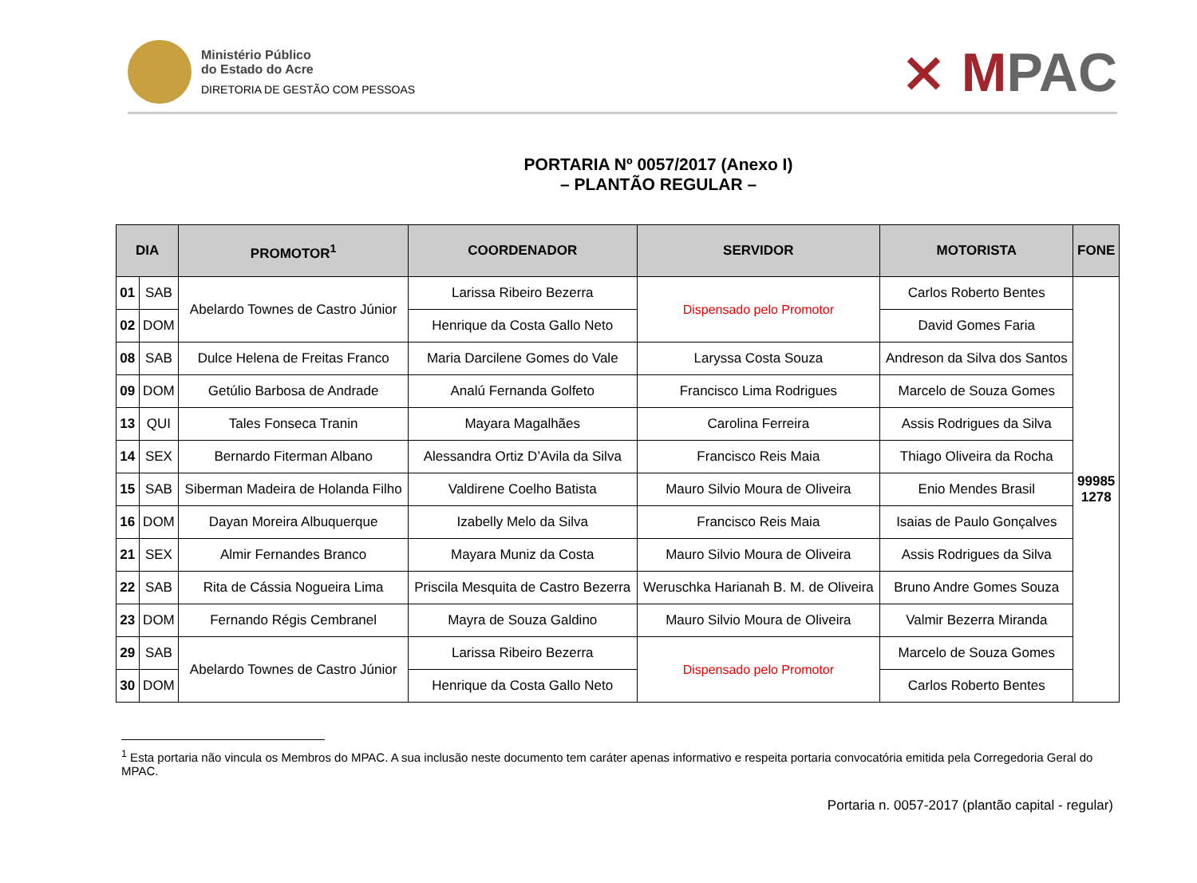Ministério Público
do Estado do Acre
DIRETORIA DE GESTÃO COM PESSOAS
⨯ MPAC
PORTARIA Nº 0057/2017 (Anexo I)
– PLANTÃO REGULAR –
| DIA | | PROMOTOR<sup>1</sup> | COORDENADOR | SERVIDOR | MOTORISTA | FONE |
| --- | --- | --- | --- | --- | --- | --- |
| 01 | SAB | Abelardo Townes de Castro Júnior | Larissa Ribeiro Bezerra | Dispensado pelo Promotor | Carlos Roberto Bentes | 99985 1278 |
| 02 | DOM | | Henrique da Costa Gallo Neto | | David Gomes Faria | |
| 08 | SAB | Dulce Helena de Freitas Franco | Maria Darcilene Gomes do Vale | Laryssa Costa Souza | Andreson da Silva dos Santos | |
| 09 | DOM | Getúlio Barbosa de Andrade | Analú Fernanda Golfeto | Francisco Lima Rodrigues | Marcelo de Souza Gomes | |
| 13 | QUI | Tales Fonseca Tranin | Mayara Magalhães | Carolina Ferreira | Assis Rodrigues da Silva | |
| 14 | SEX | Bernardo Fiterman Albano | Alessandra Ortiz D’Avila da Silva | Francisco Reis Maia | Thiago Oliveira da Rocha | |
| 15 | SAB | Siberman Madeira de Holanda Filho | Valdirene Coelho Batista | Mauro Silvio Moura de Oliveira | Enio Mendes Brasil | |
| 16 | DOM | Dayan Moreira Albuquerque | Izabelly Melo da Silva | Francisco Reis Maia | Isaias de Paulo Gonçalves | |
| 21 | SEX | Almir Fernandes Branco | Mayara Muniz da Costa | Mauro Silvio Moura de Oliveira | Assis Rodrigues da Silva | |
| 22 | SAB | Rita de Cássia Nogueira Lima | Priscila Mesquita de Castro Bezerra | Weruschka Harianah B. M. de Oliveira | Bruno Andre Gomes Souza | |
| 23 | DOM | Fernando Régis Cembranel | Mayra de Souza Galdino | Mauro Silvio Moura de Oliveira | Valmir Bezerra Miranda | |
| 29 | SAB | Abelardo Townes de Castro Júnior | Larissa Ribeiro Bezerra | Dispensado pelo Promotor | Marcelo de Souza Gomes | |
| 30 | DOM | | Henrique da Costa Gallo Neto | | Carlos Roberto Bentes | |
<sup>1</sup> Esta portaria não vincula os Membros do MPAC. A sua inclusão neste documento tem caráter apenas informativo e respeita portaria convocatória emitida pela Corregedoria Geral do MPAC.
Portaria n. 0057-2017 (plantão capital - regular)